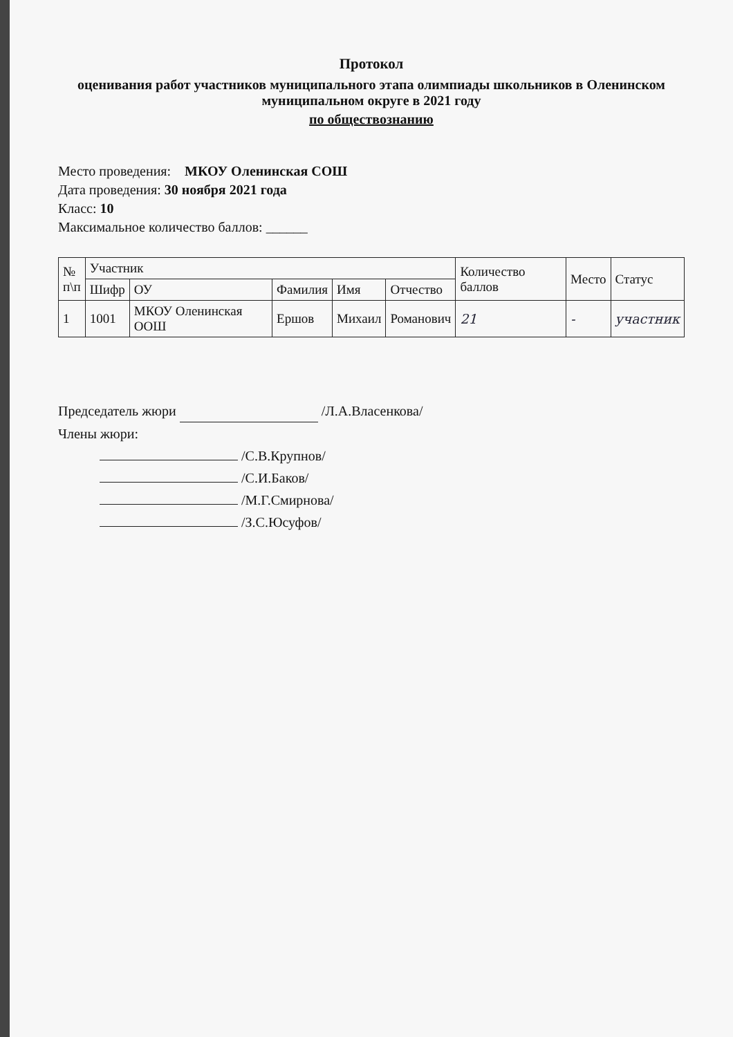Протокол
оценивания работ участников муниципального этапа олимпиады школьников в Оленинском муниципальном округе в 2021 году
по обществознанию
Место проведения: МКОУ Оленинская СОШ
Дата проведения: 30 ноября 2021 года
Класс: 10
Максимальное количество баллов: ______
| № п\п | Участник | | | | | Количество баллов | Место | Статус |
| --- | --- | --- | --- | --- | --- | --- | --- | --- |
| | Шифр | ОУ | Фамилия | Имя | Отчество | | | |
| 1 | 1001 | МКОУ Оленинская ООШ | Ершов | Михаил | Романович | 21 | - | участник |
Председатель жюри /Л.А.Власенкова/
Члены жюри:
/С.В.Крупнов/
/С.И.Баков/
/М.Г.Смирнова/
/З.С.Юсуфов/